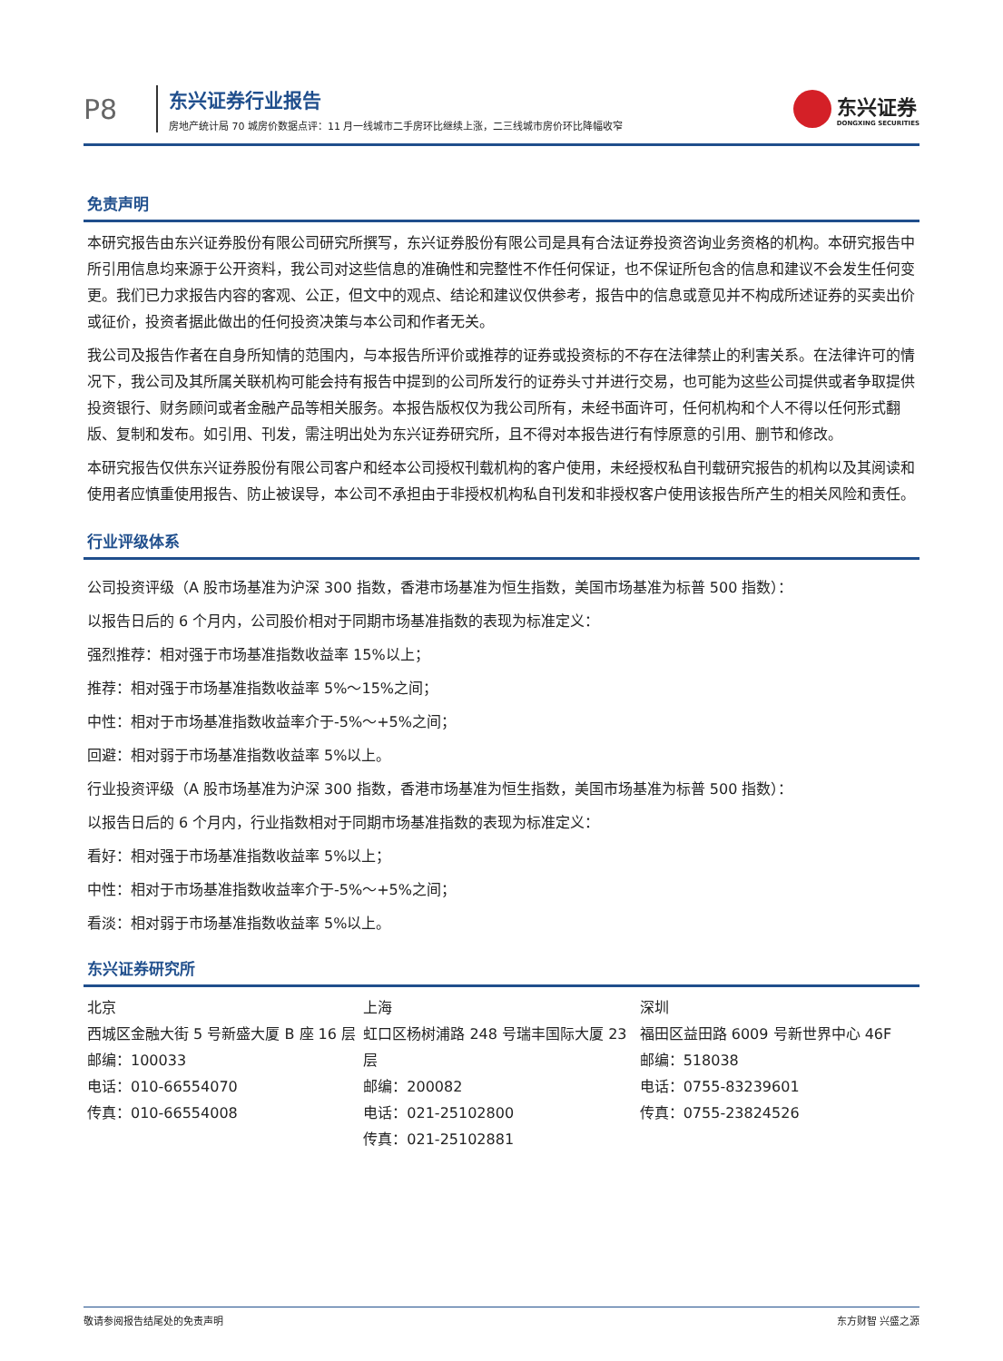P8
东兴证券行业报告
房地产统计局 70 城房价数据点评：11 月一线城市二手房环比继续上涨，二三线城市房价环比降幅收窄
东兴证券
DONGXING SECURITIES
免责声明
本研究报告由东兴证券股份有限公司研究所撰写，东兴证券股份有限公司是具有合法证券投资咨询业务资格的机构。本研究报告中所引用信息均来源于公开资料，我公司对这些信息的准确性和完整性不作任何保证，也不保证所包含的信息和建议不会发生任何变更。我们已力求报告内容的客观、公正，但文中的观点、结论和建议仅供参考，报告中的信息或意见并不构成所述证券的买卖出价或征价，投资者据此做出的任何投资决策与本公司和作者无关。
我公司及报告作者在自身所知情的范围内，与本报告所评价或推荐的证券或投资标的不存在法律禁止的利害关系。在法律许可的情况下，我公司及其所属关联机构可能会持有报告中提到的公司所发行的证券头寸并进行交易，也可能为这些公司提供或者争取提供投资银行、财务顾问或者金融产品等相关服务。本报告版权仅为我公司所有，未经书面许可，任何机构和个人不得以任何形式翻版、复制和发布。如引用、刊发，需注明出处为东兴证券研究所，且不得对本报告进行有悖原意的引用、删节和修改。
本研究报告仅供东兴证券股份有限公司客户和经本公司授权刊载机构的客户使用，未经授权私自刊载研究报告的机构以及其阅读和使用者应慎重使用报告、防止被误导，本公司不承担由于非授权机构私自刊发和非授权客户使用该报告所产生的相关风险和责任。
行业评级体系
公司投资评级（A 股市场基准为沪深 300 指数，香港市场基准为恒生指数，美国市场基准为标普 500 指数）：
以报告日后的 6 个月内，公司股价相对于同期市场基准指数的表现为标准定义：
强烈推荐：相对强于市场基准指数收益率 15%以上；
推荐：相对强于市场基准指数收益率 5%～15%之间；
中性：相对于市场基准指数收益率介于-5%～+5%之间；
回避：相对弱于市场基准指数收益率 5%以上。
行业投资评级（A 股市场基准为沪深 300 指数，香港市场基准为恒生指数，美国市场基准为标普 500 指数）：
以报告日后的 6 个月内，行业指数相对于同期市场基准指数的表现为标准定义：
看好：相对强于市场基准指数收益率 5%以上；
中性：相对于市场基准指数收益率介于-5%～+5%之间；
看淡：相对弱于市场基准指数收益率 5%以上。
东兴证券研究所
北京
西城区金融大街 5 号新盛大厦 B 座 16 层
邮编：100033
电话：010-66554070
传真：010-66554008
上海
虹口区杨树浦路 248 号瑞丰国际大厦 23 层
邮编：200082
电话：021-25102800
传真：021-25102881
深圳
福田区益田路 6009 号新世界中心 46F
邮编：518038
电话：0755-83239601
传真：0755-23824526
敬请参阅报告结尾处的免责声明 东方财智 兴盛之源